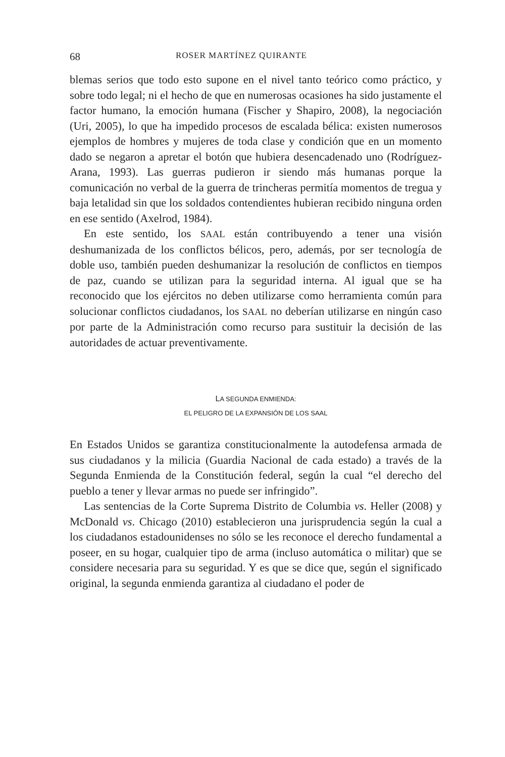68 ROSER MARTÍNEZ QUIRANTE
blemas serios que todo esto supone en el nivel tanto teórico como práctico, y sobre todo legal; ni el hecho de que en numerosas ocasiones ha sido justamente el factor humano, la emoción humana (Fischer y Shapiro, 2008), la negociación (Uri, 2005), lo que ha impedido procesos de escalada bélica: existen numerosos ejemplos de hombres y mujeres de toda clase y condición que en un momento dado se negaron a apretar el botón que hubiera desencadenado uno (Rodríguez-Arana, 1993). Las guerras pudieron ir siendo más humanas porque la comunicación no verbal de la guerra de trincheras permitía momentos de tregua y baja letalidad sin que los soldados contendientes hubieran recibido ninguna orden en ese sentido (Axelrod, 1984).
En este sentido, los SAAL están contribuyendo a tener una visión deshumanizada de los conflictos bélicos, pero, además, por ser tecnología de doble uso, también pueden deshumanizar la resolución de conflictos en tiempos de paz, cuando se utilizan para la seguridad interna. Al igual que se ha reconocido que los ejércitos no deben utilizarse como herramienta común para solucionar conflictos ciudadanos, los SAAL no deberían utilizarse en ningún caso por parte de la Administración como recurso para sustituir la decisión de las autoridades de actuar preventivamente.
LA SEGUNDA ENMIENDA:
EL PELIGRO DE LA EXPANSIÓN DE LOS SAAL
En Estados Unidos se garantiza constitucionalmente la autodefensa armada de sus ciudadanos y la milicia (Guardia Nacional de cada estado) a través de la Segunda Enmienda de la Constitución federal, según la cual “el derecho del pueblo a tener y llevar armas no puede ser infringido”.
Las sentencias de la Corte Suprema Distrito de Columbia vs. Heller (2008) y McDonald vs. Chicago (2010) establecieron una jurisprudencia según la cual a los ciudadanos estadounidenses no sólo se les reconoce el derecho fundamental a poseer, en su hogar, cualquier tipo de arma (incluso automática o militar) que se considere necesaria para su seguridad. Y es que se dice que, según el significado original, la segunda enmienda garantiza al ciudadano el poder de